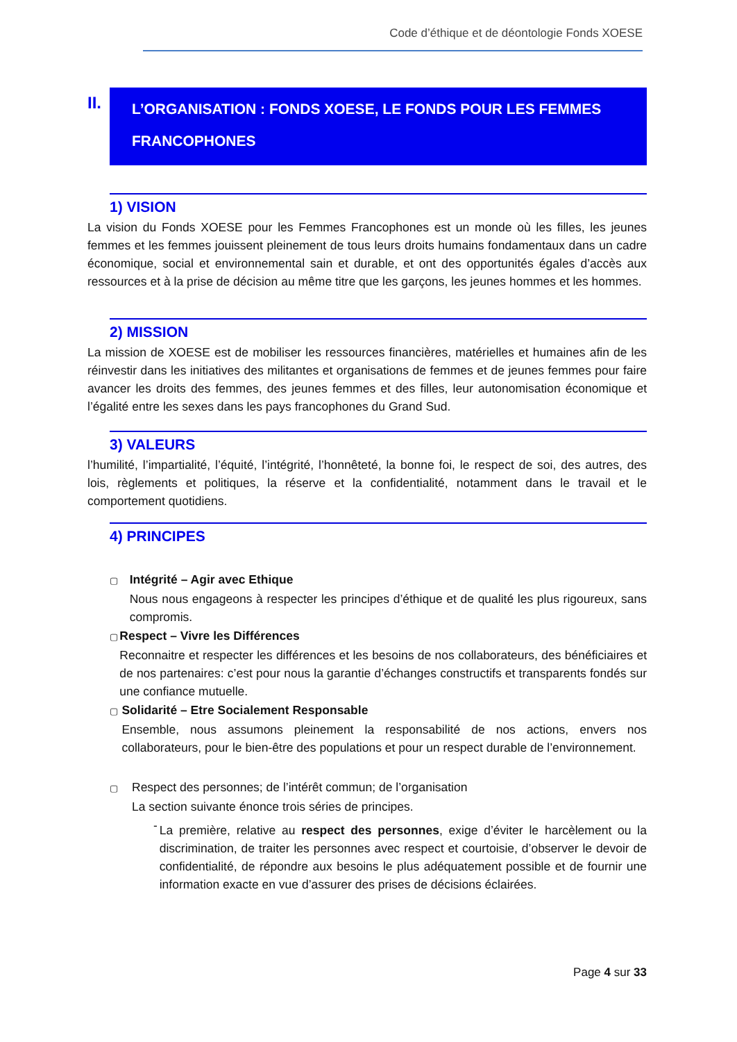Code d’éthique et de déontologie Fonds XOESE
II.
L’ORGANISATION : FONDS XOESE, LE FONDS POUR LES FEMMES
FRANCOPHONES
1) VISION
La vision du Fonds XOESE pour les Femmes Francophones est un monde où les filles, les jeunes femmes et les femmes jouissent pleinement de tous leurs droits humains fondamentaux dans un cadre économique, social et environnemental sain et durable, et ont des opportunités égales d’accès aux ressources et à la prise de décision au même titre que les garçons, les jeunes hommes et les hommes.
2) MISSION
La mission de XOESE est de mobiliser les ressources financières, matérielles et humaines afin de les réinvestir dans les initiatives des militantes et organisations de femmes et de jeunes femmes pour faire avancer les droits des femmes, des jeunes femmes et des filles, leur autonomisation économique et l’égalité entre les sexes dans les pays francophones du Grand Sud.
3) VALEURS
l’humilité, l’impartialité, l’équité, l’intégrité, l’honnêteté, la bonne foi, le respect de soi, des autres, des lois, règlements et politiques, la réserve et la confidentialité, notamment dans le travail et le comportement quotidiens.
4) PRINCIPES
▢
Intégrité – Agir avec Ethique
Nous nous engageons à respecter les principes d’éthique et de qualité les plus rigoureux, sans compromis.
▢
Respect – Vivre les Différences
Reconnaitre et respecter les différences et les besoins de nos collaborateurs, des bénéficiaires et de nos partenaires: c’est pour nous la garantie d’échanges constructifs et transparents fondés sur une confiance mutuelle.
▢
Solidarité – Etre Socialement Responsable
Ensemble, nous assumons pleinement la responsabilité de nos actions, envers nos collaborateurs, pour le bien-être des populations et pour un respect durable de l’environnement.
▢
Respect des personnes; de l’intérêt commun; de l’organisation
La section suivante énonce trois séries de principes.
-
La première, relative au respect des personnes, exige d’éviter le harcèlement ou la discrimination, de traiter les personnes avec respect et courtoisie, d’observer le devoir de confidentialité, de répondre aux besoins le plus adéquatement possible et de fournir une information exacte en vue d’assurer des prises de décisions éclairées.
Page 4 sur 33